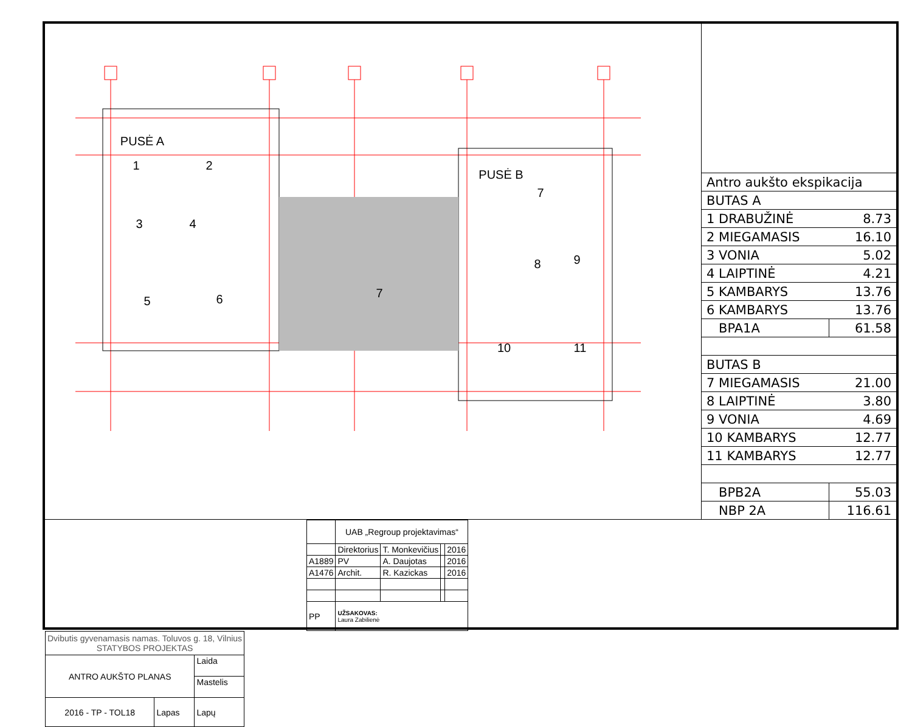PUSĖ A
PUSĖ B
1
2
3
4
5
6
7
7
8
9
10
11
| Antro aukšto ekspikacija | |
| BUTAS A | |
| 1 DRABUŽINĖ | 8.73 |
| 2 MIEGAMASIS | 16.10 |
| 3 VONIA | 5.02 |
| 4 LAIPTINĖ | 4.21 |
| 5 KAMBARYS | 13.76 |
| 6 KAMBARYS | 13.76 |
| BPA1A | 61.58 |
| BUTAS B | |
| 7 MIEGAMASIS | 21.00 |
| 8 LAIPTINĖ | 3.80 |
| 9 VONIA | 4.69 |
| 10 KAMBARYS | 12.77 |
| 11 KAMBARYS | 12.77 |
| BPB2A | 55.03 |
| NBP 2A | 116.61 |
| | UAB „Regroup projektavimas“ | | | |
| | Direktorius | T. Monkevičius | | 2016 |
| A1889 | PV | A. Daujotas | | 2016 |
| A1476 | Archit. | R. Kazickas | | 2016 |
| PP | UŽSAKOVAS: Laura Zabilienė | | | |
| Dvibutis gyvenamasis namas. Toluvos g. 18, Vilnius STATYBOS PROJEKTAS | | |
| ANTRO AUKŠTO PLANAS | | Laida |
| | | Mastelis |
| 2016 - TP - TOL18 | Lapas | Lapų |